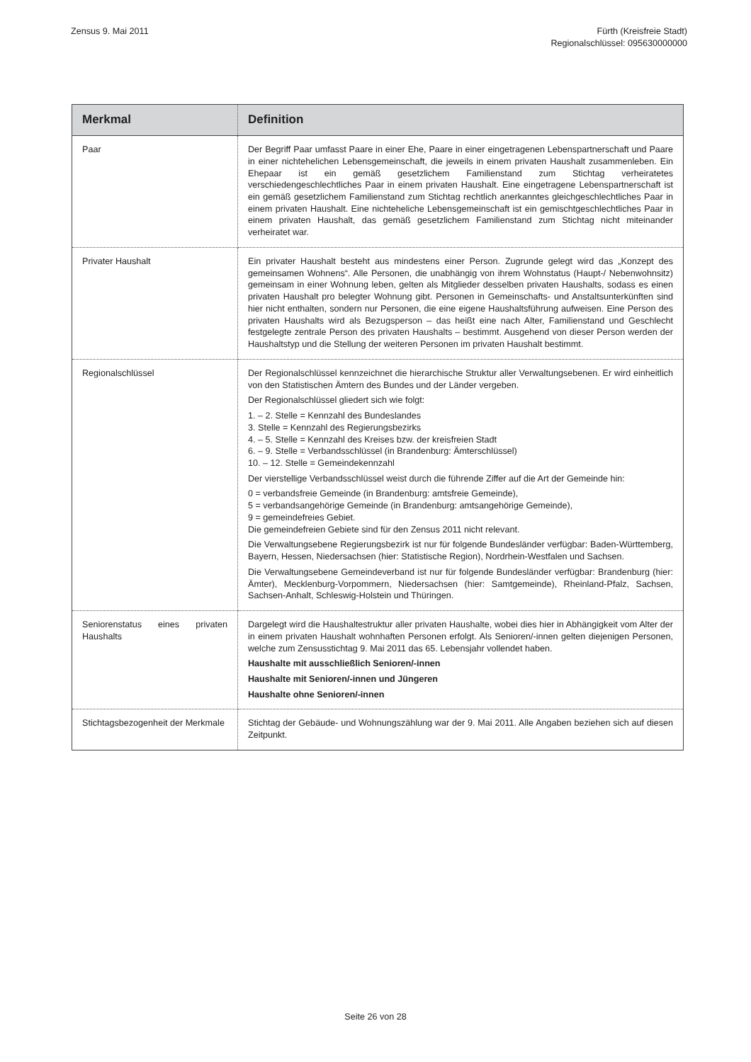Zensus 9. Mai 2011 Fürth (Kreisfreie Stadt)
Regionalschlüssel: 095630000000
| Merkmal | Definition |
| --- | --- |
| Paar | Der Begriff Paar umfasst Paare in einer Ehe, Paare in einer eingetragenen Lebenspartnerschaft und Paare in einer nichtehelichen Lebensgemeinschaft, die jeweils in einem privaten Haushalt zusammenleben. Ein Ehepaar ist ein gemäß gesetzlichem Familienstand zum Stichtag verheiratetes verschiedengeschlechtliches Paar in einem privaten Haushalt. Eine eingetragene Lebenspartnerschaft ist ein gemäß gesetzlichem Familienstand zum Stichtag rechtlich anerkanntes gleichgeschlechtliches Paar in einem privaten Haushalt. Eine nichteheliche Lebensgemeinschaft ist ein gemischtgeschlechtliches Paar in einem privaten Haushalt, das gemäß gesetzlichem Familienstand zum Stichtag nicht miteinander verheiratet war. |
| Privater Haushalt | Ein privater Haushalt besteht aus mindestens einer Person. Zugrunde gelegt wird das „Konzept des gemeinsamen Wohnens“. Alle Personen, die unabhängig von ihrem Wohnstatus (Haupt-/ Nebenwohnsitz) gemeinsam in einer Wohnung leben, gelten als Mitglieder desselben privaten Haushalts, sodass es einen privaten Haushalt pro belegter Wohnung gibt. Personen in Gemeinschafts- und Anstaltsunterkünften sind hier nicht enthalten, sondern nur Personen, die eine eigene Haushaltsführung aufweisen. Eine Person des privaten Haushalts wird als Bezugsperson – das heißt eine nach Alter, Familienstand und Geschlecht festgelegte zentrale Person des privaten Haushalts – bestimmt. Ausgehend von dieser Person werden der Haushaltstyp und die Stellung der weiteren Personen im privaten Haushalt bestimmt. |
| Regionalschlüssel | Der Regionalschlüssel kennzeichnet die hierarchische Struktur aller Verwaltungsebenen. Er wird einheitlich von den Statistischen Ämtern des Bundes und der Länder vergeben. Der Regionalschlüssel gliedert sich wie folgt: 1. – 2. Stelle = Kennzahl des Bundeslandes 3. Stelle = Kennzahl des Regierungsbezirks 4. – 5. Stelle = Kennzahl des Kreises bzw. der kreisfreien Stadt 6. – 9. Stelle = Verbandsschlüssel (in Brandenburg: Ämterschlüssel) 10. – 12. Stelle = Gemeindekennzahl Der vierstellige Verbandsschlüssel weist durch die führende Ziffer auf die Art der Gemeinde hin: 0 = verbandsfreie Gemeinde (in Brandenburg: amtsfreie Gemeinde), 5 = verbandsangehörige Gemeinde (in Brandenburg: amtsangehörige Gemeinde), 9 = gemeindefreies Gebiet. Die gemeindefreien Gebiete sind für den Zensus 2011 nicht relevant. Die Verwaltungsebene Regierungsbezirk ist nur für folgende Bundesländer verfügbar: Baden-Württemberg, Bayern, Hessen, Niedersachsen (hier: Statistische Region), Nordrhein-Westfalen und Sachsen. Die Verwaltungsebene Gemeindeverband ist nur für folgende Bundesländer verfügbar: Brandenburg (hier: Ämter), Mecklenburg-Vorpommern, Niedersachsen (hier: Samtgemeinde), Rheinland-Pfalz, Sachsen, Sachsen-Anhalt, Schleswig-Holstein und Thüringen. |
| Seniorenstatus eines privaten Haushalts | Dargelegt wird die Haushaltestruktur aller privaten Haushalte, wobei dies hier in Abhängigkeit vom Alter der in einem privaten Haushalt wohnhaften Personen erfolgt. Als Senioren/-innen gelten diejenigen Personen, welche zum Zensusstichtag 9. Mai 2011 das 65. Lebensjahr vollendet haben. Haushalte mit ausschließlich Senioren/-innen Haushalte mit Senioren/-innen und Jüngeren Haushalte ohne Senioren/-innen |
| Stichtagsbezogenheit der Merkmale | Stichtag der Gebäude- und Wohnungszählung war der 9. Mai 2011. Alle Angaben beziehen sich auf diesen Zeitpunkt. |
Seite 26 von 28